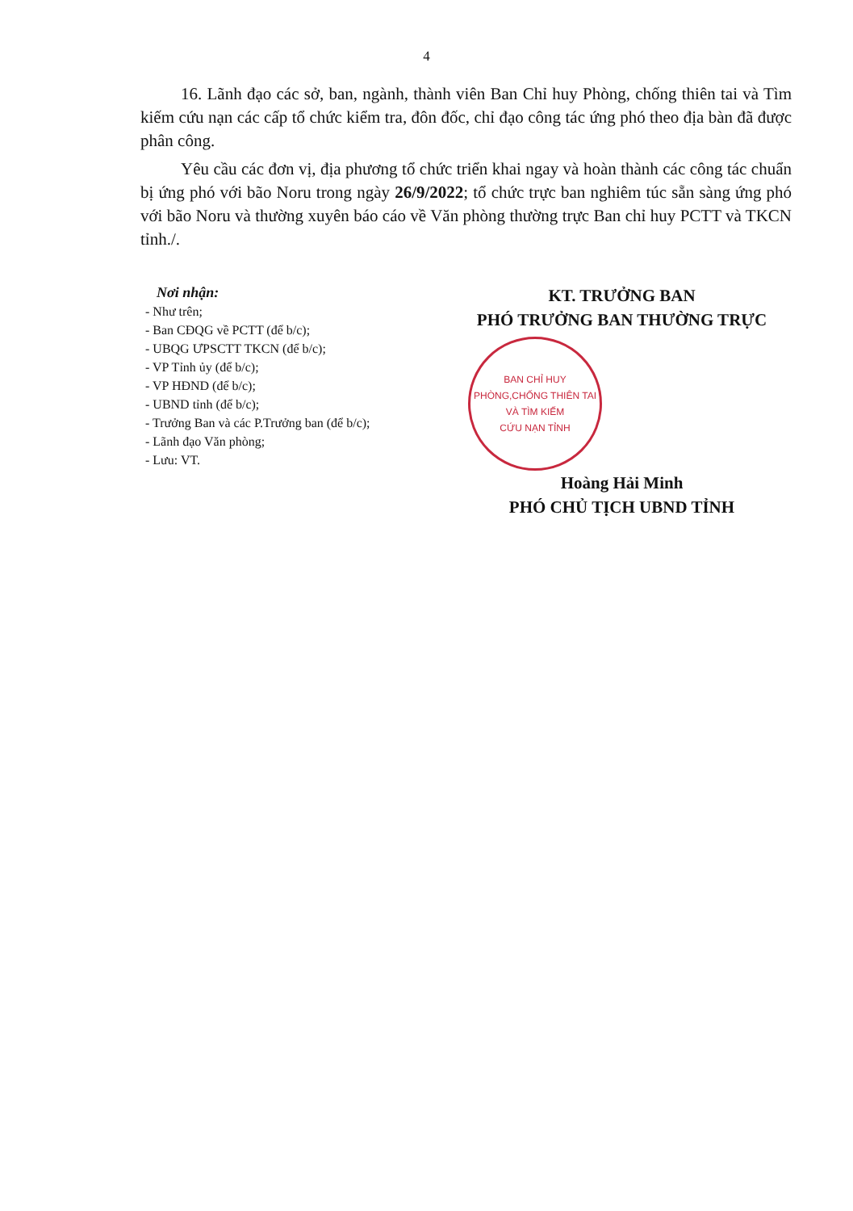4
16. Lãnh đạo các sở, ban, ngành, thành viên Ban Chỉ huy Phòng, chống thiên tai và Tìm kiếm cứu nạn các cấp tổ chức kiểm tra, đôn đốc, chỉ đạo công tác ứng phó theo địa bàn đã được phân công.
Yêu cầu các đơn vị, địa phương tổ chức triển khai ngay và hoàn thành các công tác chuẩn bị ứng phó với bão Noru trong ngày 26/9/2022; tổ chức trực ban nghiêm túc sẵn sàng ứng phó với bão Noru và thường xuyên báo cáo về Văn phòng thường trực Ban chỉ huy PCTT và TKCN tỉnh./.
Nơi nhận:
- Như trên;
- Ban CĐQG về PCTT (để b/c);
- UBQG ƯPSCTT TKCN (để b/c);
- VP Tỉnh ủy (để b/c);
- VP HĐND (để b/c);
- UBND tỉnh (để b/c);
- Trưởng Ban và các P.Trưởng ban (để b/c);
- Lãnh đạo Văn phòng;
- Lưu: VT.
KT. TRƯỞNG BAN
PHÓ TRƯỞNG BAN THƯỜNG TRỰC
BAN CHỈ HUY
PHÒNG,CHỐNG THIÊN TAI
VÀ TÌM KIẾM
CỨU NẠN TỈNH
Hoàng Hải Minh
PHÓ CHỦ TỊCH UBND TỈNH